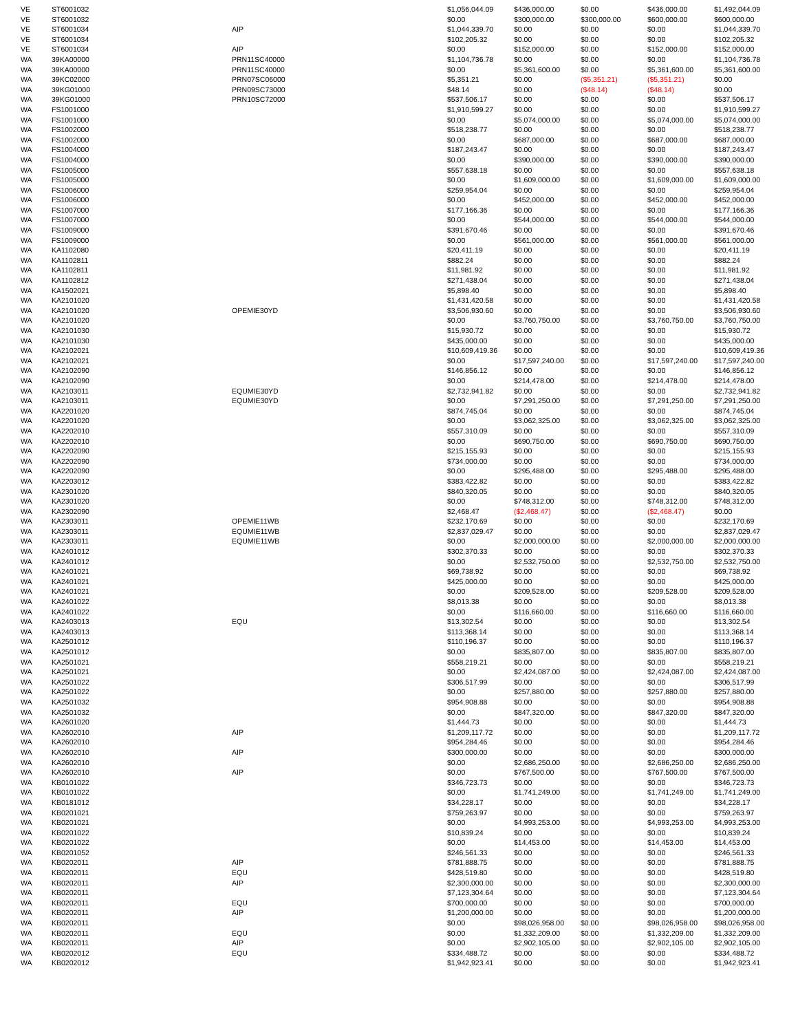| VE | ST6001032 | | $1,056,044.09 | $436,000.00 | $0.00 | $436,000.00 | $1,492,044.09 |
| VE | ST6001032 | | $0.00 | $300,000.00 | $300,000.00 | $600,000.00 | $600,000.00 |
| VE | ST6001034 | AIP | $1,044,339.70 | $0.00 | $0.00 | $0.00 | $1,044,339.70 |
| VE | ST6001034 | | $102,205.32 | $0.00 | $0.00 | $0.00 | $102,205.32 |
| VE | ST6001034 | AIP | $0.00 | $152,000.00 | $0.00 | $152,000.00 | $152,000.00 |
| WA | 39KA00000 | PRN11SC40000 | $1,104,736.78 | $0.00 | $0.00 | $0.00 | $1,104,736.78 |
| WA | 39KA00000 | PRN11SC40000 | $0.00 | $5,361,600.00 | $0.00 | $5,361,600.00 | $5,361,600.00 |
| WA | 39KC02000 | PRN07SC06000 | $5,351.21 | $0.00 | ($5,351.21) | ($5,351.21) | $0.00 |
| WA | 39KG01000 | PRN09SC73000 | $48.14 | $0.00 | ($48.14) | ($48.14) | $0.00 |
| WA | 39KG01000 | PRN10SC72000 | $537,506.17 | $0.00 | $0.00 | $0.00 | $537,506.17 |
| WA | FS1001000 | | $1,910,599.27 | $0.00 | $0.00 | $0.00 | $1,910,599.27 |
| WA | FS1001000 | | $0.00 | $5,074,000.00 | $0.00 | $5,074,000.00 | $5,074,000.00 |
| WA | FS1002000 | | $518,238.77 | $0.00 | $0.00 | $0.00 | $518,238.77 |
| WA | FS1002000 | | $0.00 | $687,000.00 | $0.00 | $687,000.00 | $687,000.00 |
| WA | FS1004000 | | $187,243.47 | $0.00 | $0.00 | $0.00 | $187,243.47 |
| WA | FS1004000 | | $0.00 | $390,000.00 | $0.00 | $390,000.00 | $390,000.00 |
| WA | FS1005000 | | $557,638.18 | $0.00 | $0.00 | $0.00 | $557,638.18 |
| WA | FS1005000 | | $0.00 | $1,609,000.00 | $0.00 | $1,609,000.00 | $1,609,000.00 |
| WA | FS1006000 | | $259,954.04 | $0.00 | $0.00 | $0.00 | $259,954.04 |
| WA | FS1006000 | | $0.00 | $452,000.00 | $0.00 | $452,000.00 | $452,000.00 |
| WA | FS1007000 | | $177,166.36 | $0.00 | $0.00 | $0.00 | $177,166.36 |
| WA | FS1007000 | | $0.00 | $544,000.00 | $0.00 | $544,000.00 | $544,000.00 |
| WA | FS1009000 | | $391,670.46 | $0.00 | $0.00 | $0.00 | $391,670.46 |
| WA | FS1009000 | | $0.00 | $561,000.00 | $0.00 | $561,000.00 | $561,000.00 |
| WA | KA1102080 | | $20,411.19 | $0.00 | $0.00 | $0.00 | $20,411.19 |
| WA | KA1102811 | | $882.24 | $0.00 | $0.00 | $0.00 | $882.24 |
| WA | KA1102811 | | $11,981.92 | $0.00 | $0.00 | $0.00 | $11,981.92 |
| WA | KA1102812 | | $271,438.04 | $0.00 | $0.00 | $0.00 | $271,438.04 |
| WA | KA1502021 | | $5,898.40 | $0.00 | $0.00 | $0.00 | $5,898.40 |
| WA | KA2101020 | | $1,431,420.58 | $0.00 | $0.00 | $0.00 | $1,431,420.58 |
| WA | KA2101020 | OPEMIE30YD | $3,506,930.60 | $0.00 | $0.00 | $0.00 | $3,506,930.60 |
| WA | KA2101020 | | $0.00 | $3,760,750.00 | $0.00 | $3,760,750.00 | $3,760,750.00 |
| WA | KA2101030 | | $15,930.72 | $0.00 | $0.00 | $0.00 | $15,930.72 |
| WA | KA2101030 | | $435,000.00 | $0.00 | $0.00 | $0.00 | $435,000.00 |
| WA | KA2102021 | | $10,609,419.36 | $0.00 | $0.00 | $0.00 | $10,609,419.36 |
| WA | KA2102021 | | $0.00 | $17,597,240.00 | $0.00 | $17,597,240.00 | $17,597,240.00 |
| WA | KA2102090 | | $146,856.12 | $0.00 | $0.00 | $0.00 | $146,856.12 |
| WA | KA2102090 | | $0.00 | $214,478.00 | $0.00 | $214,478.00 | $214,478.00 |
| WA | KA2103011 | EQUMIE30YD | $2,732,941.82 | $0.00 | $0.00 | $0.00 | $2,732,941.82 |
| WA | KA2103011 | EQUMIE30YD | $0.00 | $7,291,250.00 | $0.00 | $7,291,250.00 | $7,291,250.00 |
| WA | KA2201020 | | $874,745.04 | $0.00 | $0.00 | $0.00 | $874,745.04 |
| WA | KA2201020 | | $0.00 | $3,062,325.00 | $0.00 | $3,062,325.00 | $3,062,325.00 |
| WA | KA2202010 | | $557,310.09 | $0.00 | $0.00 | $0.00 | $557,310.09 |
| WA | KA2202010 | | $0.00 | $690,750.00 | $0.00 | $690,750.00 | $690,750.00 |
| WA | KA2202090 | | $215,155.93 | $0.00 | $0.00 | $0.00 | $215,155.93 |
| WA | KA2202090 | | $734,000.00 | $0.00 | $0.00 | $0.00 | $734,000.00 |
| WA | KA2202090 | | $0.00 | $295,488.00 | $0.00 | $295,488.00 | $295,488.00 |
| WA | KA2203012 | | $383,422.82 | $0.00 | $0.00 | $0.00 | $383,422.82 |
| WA | KA2301020 | | $840,320.05 | $0.00 | $0.00 | $0.00 | $840,320.05 |
| WA | KA2301020 | | $0.00 | $748,312.00 | $0.00 | $748,312.00 | $748,312.00 |
| WA | KA2302090 | | $2,468.47 | ($2,468.47) | $0.00 | ($2,468.47) | $0.00 |
| WA | KA2303011 | OPEMIE11WB | $232,170.69 | $0.00 | $0.00 | $0.00 | $232,170.69 |
| WA | KA2303011 | EQUMIE11WB | $2,837,029.47 | $0.00 | $0.00 | $0.00 | $2,837,029.47 |
| WA | KA2303011 | EQUMIE11WB | $0.00 | $2,000,000.00 | $0.00 | $2,000,000.00 | $2,000,000.00 |
| WA | KA2401012 | | $302,370.33 | $0.00 | $0.00 | $0.00 | $302,370.33 |
| WA | KA2401012 | | $0.00 | $2,532,750.00 | $0.00 | $2,532,750.00 | $2,532,750.00 |
| WA | KA2401021 | | $69,738.92 | $0.00 | $0.00 | $0.00 | $69,738.92 |
| WA | KA2401021 | | $425,000.00 | $0.00 | $0.00 | $0.00 | $425,000.00 |
| WA | KA2401021 | | $0.00 | $209,528.00 | $0.00 | $209,528.00 | $209,528.00 |
| WA | KA2401022 | | $8,013.38 | $0.00 | $0.00 | $0.00 | $8,013.38 |
| WA | KA2401022 | | $0.00 | $116,660.00 | $0.00 | $116,660.00 | $116,660.00 |
| WA | KA2403013 | EQU | $13,302.54 | $0.00 | $0.00 | $0.00 | $13,302.54 |
| WA | KA2403013 | | $113,368.14 | $0.00 | $0.00 | $0.00 | $113,368.14 |
| WA | KA2501012 | | $110,196.37 | $0.00 | $0.00 | $0.00 | $110,196.37 |
| WA | KA2501012 | | $0.00 | $835,807.00 | $0.00 | $835,807.00 | $835,807.00 |
| WA | KA2501021 | | $558,219.21 | $0.00 | $0.00 | $0.00 | $558,219.21 |
| WA | KA2501021 | | $0.00 | $2,424,087.00 | $0.00 | $2,424,087.00 | $2,424,087.00 |
| WA | KA2501022 | | $306,517.99 | $0.00 | $0.00 | $0.00 | $306,517.99 |
| WA | KA2501022 | | $0.00 | $257,880.00 | $0.00 | $257,880.00 | $257,880.00 |
| WA | KA2501032 | | $954,908.88 | $0.00 | $0.00 | $0.00 | $954,908.88 |
| WA | KA2501032 | | $0.00 | $847,320.00 | $0.00 | $847,320.00 | $847,320.00 |
| WA | KA2601020 | | $1,444.73 | $0.00 | $0.00 | $0.00 | $1,444.73 |
| WA | KA2602010 | AIP | $1,209,117.72 | $0.00 | $0.00 | $0.00 | $1,209,117.72 |
| WA | KA2602010 | | $954,284.46 | $0.00 | $0.00 | $0.00 | $954,284.46 |
| WA | KA2602010 | AIP | $300,000.00 | $0.00 | $0.00 | $0.00 | $300,000.00 |
| WA | KA2602010 | | $0.00 | $2,686,250.00 | $0.00 | $2,686,250.00 | $2,686,250.00 |
| WA | KA2602010 | AIP | $0.00 | $767,500.00 | $0.00 | $767,500.00 | $767,500.00 |
| WA | KB0101022 | | $346,723.73 | $0.00 | $0.00 | $0.00 | $346,723.73 |
| WA | KB0101022 | | $0.00 | $1,741,249.00 | $0.00 | $1,741,249.00 | $1,741,249.00 |
| WA | KB0181012 | | $34,228.17 | $0.00 | $0.00 | $0.00 | $34,228.17 |
| WA | KB0201021 | | $759,263.97 | $0.00 | $0.00 | $0.00 | $759,263.97 |
| WA | KB0201021 | | $0.00 | $4,993,253.00 | $0.00 | $4,993,253.00 | $4,993,253.00 |
| WA | KB0201022 | | $10,839.24 | $0.00 | $0.00 | $0.00 | $10,839.24 |
| WA | KB0201022 | | $0.00 | $14,453.00 | $0.00 | $14,453.00 | $14,453.00 |
| WA | KB0201052 | | $246,561.33 | $0.00 | $0.00 | $0.00 | $246,561.33 |
| WA | KB0202011 | AIP | $781,888.75 | $0.00 | $0.00 | $0.00 | $781,888.75 |
| WA | KB0202011 | EQU | $428,519.80 | $0.00 | $0.00 | $0.00 | $428,519.80 |
| WA | KB0202011 | AIP | $2,300,000.00 | $0.00 | $0.00 | $0.00 | $2,300,000.00 |
| WA | KB0202011 | | $7,123,304.64 | $0.00 | $0.00 | $0.00 | $7,123,304.64 |
| WA | KB0202011 | EQU | $700,000.00 | $0.00 | $0.00 | $0.00 | $700,000.00 |
| WA | KB0202011 | AIP | $1,200,000.00 | $0.00 | $0.00 | $0.00 | $1,200,000.00 |
| WA | KB0202011 | | $0.00 | $98,026,958.00 | $0.00 | $98,026,958.00 | $98,026,958.00 |
| WA | KB0202011 | EQU | $0.00 | $1,332,209.00 | $0.00 | $1,332,209.00 | $1,332,209.00 |
| WA | KB0202011 | AIP | $0.00 | $2,902,105.00 | $0.00 | $2,902,105.00 | $2,902,105.00 |
| WA | KB0202012 | EQU | $334,488.72 | $0.00 | $0.00 | $0.00 | $334,488.72 |
| WA | KB0202012 | | $1,942,923.41 | $0.00 | $0.00 | $0.00 | $1,942,923.41 |